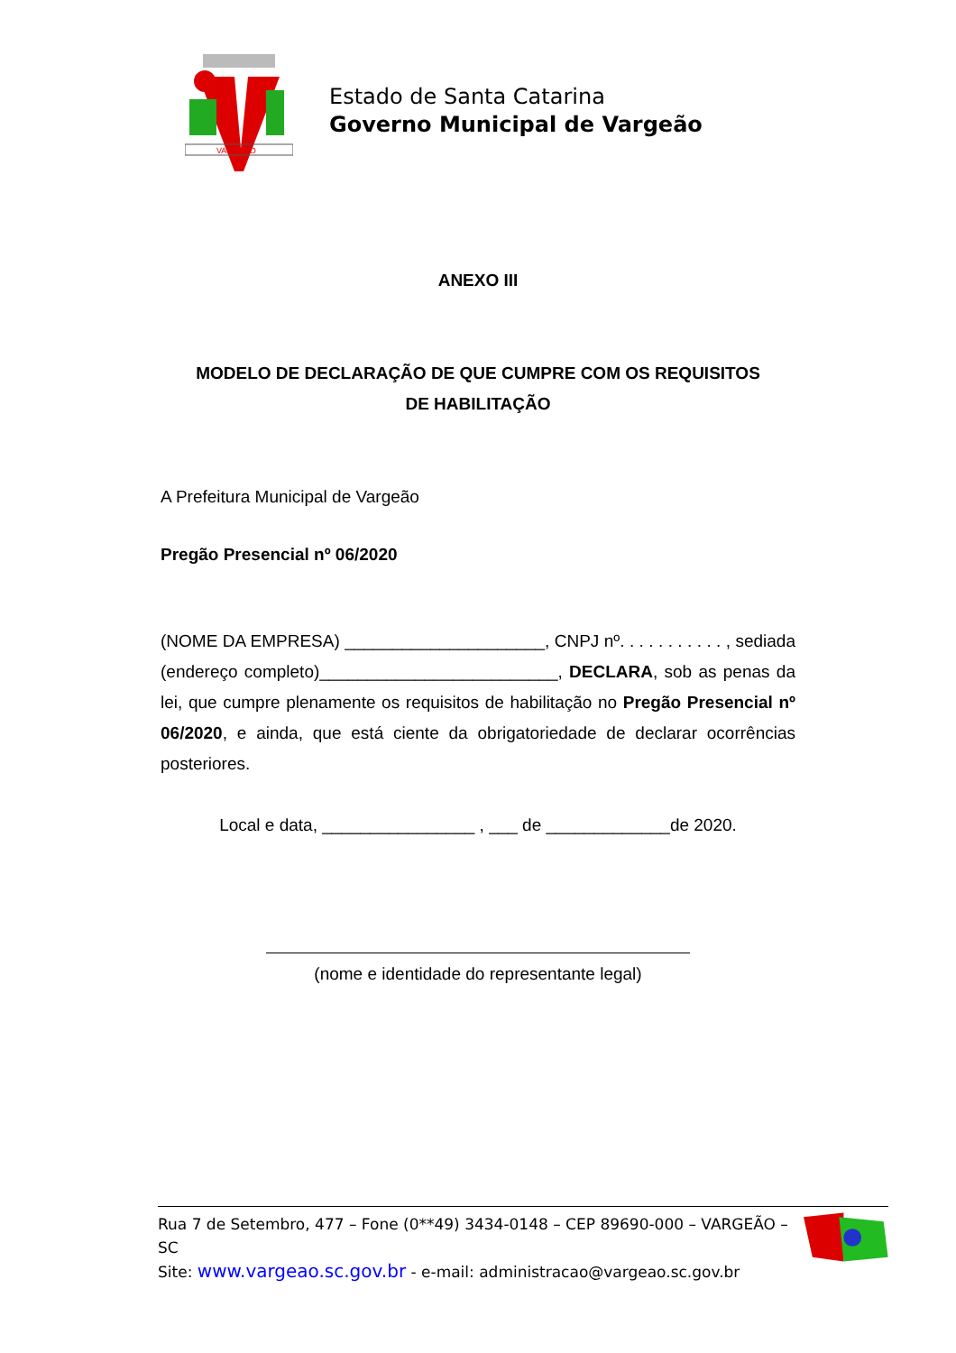VARGEÃO
Estado de Santa Catarina
Governo Municipal de Vargeão
ANEXO III
MODELO DE DECLARAÇÃO DE QUE CUMPRE COM OS REQUISITOS
DE HABILITAÇÃO
A Prefeitura Municipal de Vargeão
Pregão Presencial nº 06/2020
(NOME DA EMPRESA) _____________________, CNPJ nº. . . . . . . . . . . , sediada (endereço completo)_________________________, DECLARA, sob as penas da lei, que cumpre plenamente os requisitos de habilitação no Pregão Presencial nº 06/2020, e ainda, que está ciente da obrigatoriedade de declarar ocorrências posteriores.
Local e data, ________________ , ___ de _____________de 2020.
(nome e identidade do representante legal)
Rua 7 de Setembro, 477 – Fone (0**49) 3434-0148 – CEP 89690-000 – VARGEÃO – SC
Site: www.vargeao.sc.gov.br - e-mail: administracao@vargeao.sc.gov.br